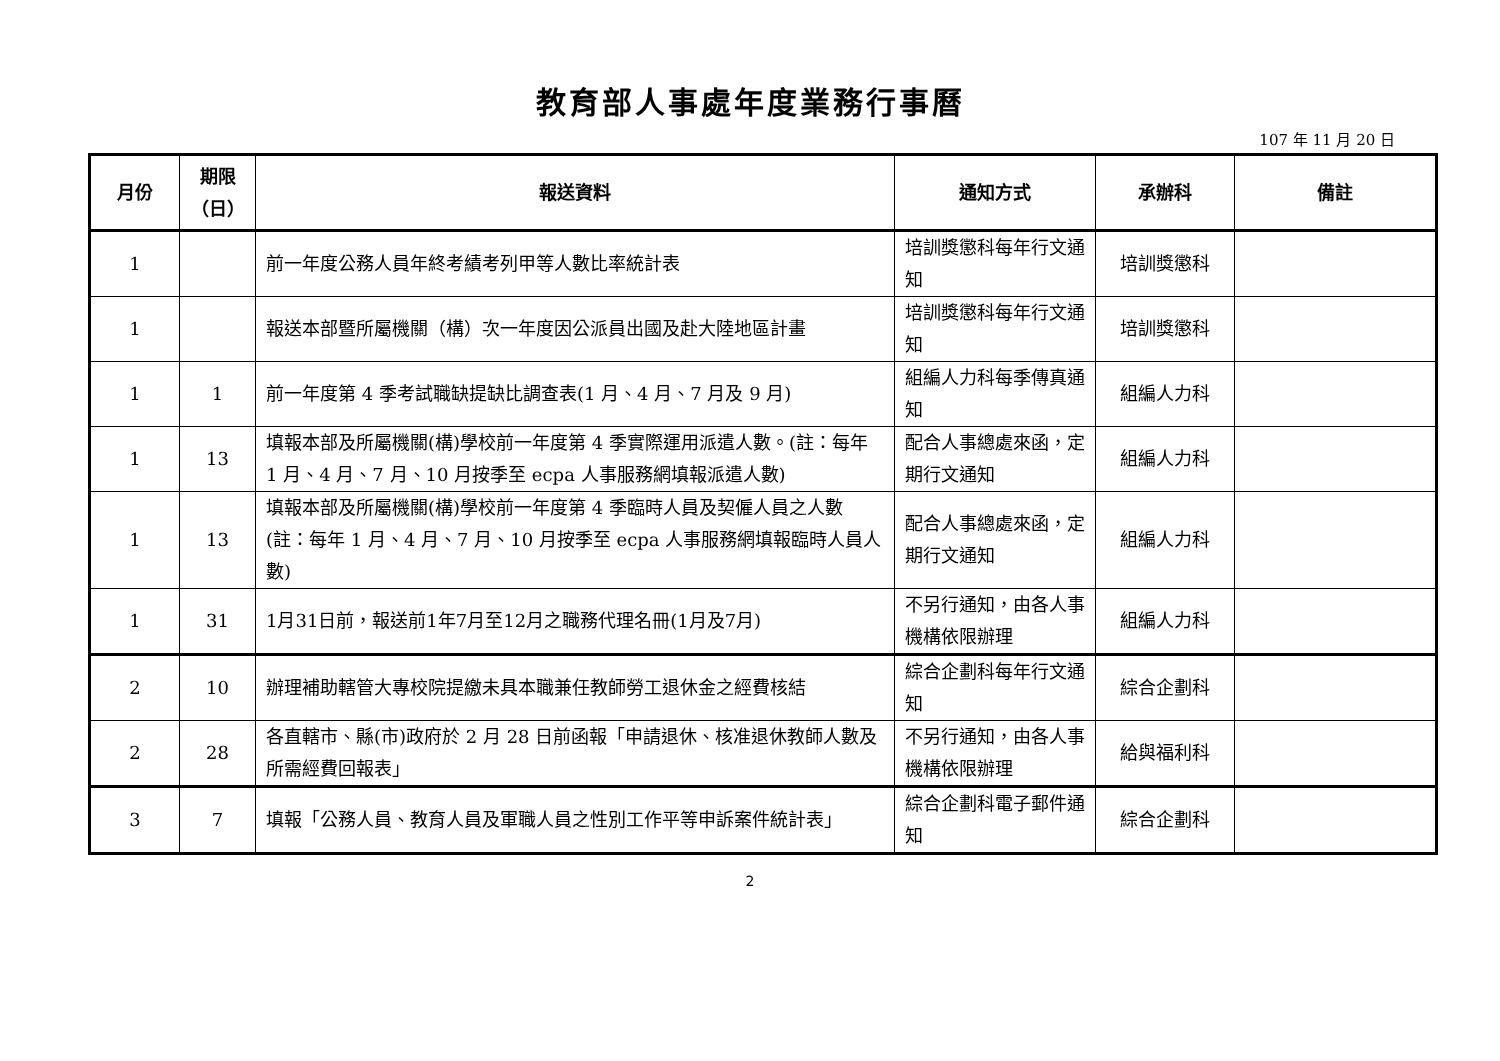教育部人事處年度業務行事曆
107 年 11 月 20 日
| 月份 | 期限 （日） | 報送資料 | 通知方式 | 承辦科 | 備註 |
| --- | --- | --- | --- | --- | --- |
| 1 | | 前一年度公務人員年終考績考列甲等人數比率統計表 | 培訓獎懲科每年行文通知 | 培訓獎懲科 | |
| 1 | | 報送本部暨所屬機關（構）次一年度因公派員出國及赴大陸地區計畫 | 培訓獎懲科每年行文通知 | 培訓獎懲科 | |
| 1 | 1 | 前一年度第 4 季考試職缺提缺比調查表(1 月、4 月、7 月及 9 月) | 組編人力科每季傳真通知 | 組編人力科 | |
| 1 | 13 | 填報本部及所屬機關(構)學校前一年度第 4 季實際運用派遣人數。(註：每年 1 月、4 月、7 月、10 月按季至 ecpa 人事服務網填報派遣人數) | 配合人事總處來函，定期行文通知 | 組編人力科 | |
| 1 | 13 | 填報本部及所屬機關(構)學校前一年度第 4 季臨時人員及契僱人員之人數 (註：每年 1 月、4 月、7 月、10 月按季至 ecpa 人事服務網填報臨時人員人數) | 配合人事總處來函，定期行文通知 | 組編人力科 | |
| 1 | 31 | 1月31日前，報送前1年7月至12月之職務代理名冊(1月及7月) | 不另行通知，由各人事機構依限辦理 | 組編人力科 | |
| 2 | 10 | 辦理補助轄管大專校院提繳未具本職兼任教師勞工退休金之經費核結 | 綜合企劃科每年行文通知 | 綜合企劃科 | |
| 2 | 28 | 各直轄市、縣(市)政府於 2 月 28 日前函報「申請退休、核准退休教師人數及所需經費回報表」 | 不另行通知，由各人事機構依限辦理 | 給與福利科 | |
| 3 | 7 | 填報「公務人員、教育人員及軍職人員之性別工作平等申訴案件統計表」 | 綜合企劃科電子郵件通知 | 綜合企劃科 | |
2